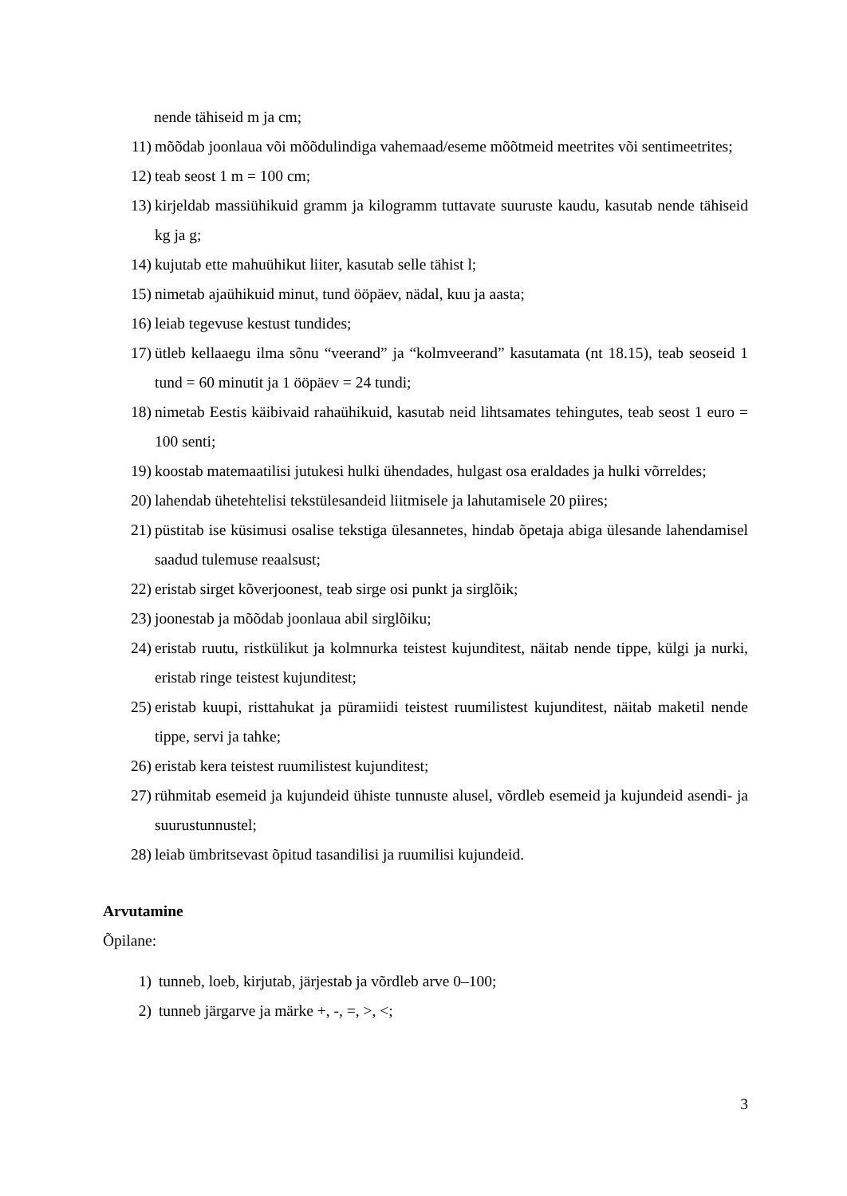nende tähiseid m ja cm;
11) mõõdab joonlaua või mõõdulindiga vahemaad/eseme mõõtmeid meetrites või sentimeetrites;
12) teab seost 1 m = 100 cm;
13) kirjeldab massiühikuid gramm ja kilogramm tuttavate suuruste kaudu, kasutab nende tähiseid kg ja g;
14) kujutab ette mahuühikut liiter, kasutab selle tähist l;
15) nimetab ajaühikuid minut, tund ööpäev, nädal, kuu ja aasta;
16) leiab tegevuse kestust tundides;
17) ütleb kellaaegu ilma sõnu “veerand” ja “kolmveerand” kasutamata (nt 18.15), teab seoseid 1 tund = 60 minutit ja 1 ööpäev = 24 tundi;
18) nimetab Eestis käibivaid rahaühikuid, kasutab neid lihtsamates tehingutes, teab seost 1 euro = 100 senti;
19) koostab matemaatilisi jutukesi hulki ühendades, hulgast osa eraldades ja hulki võrreldes;
20) lahendab ühetehtelisi tekstülesandeid liitmisele ja lahutamisele 20 piires;
21) püstitab ise küsimusi osalise tekstiga ülesannetes, hindab õpetaja abiga ülesande lahendamisel saadud tulemuse reaalsust;
22) eristab sirget kõverjoonest, teab sirge osi punkt ja sirglõik;
23) joonestab ja mõõdab joonlaua abil sirglõiku;
24) eristab ruutu, ristkülikut ja kolmnurka teistest kujunditest, näitab nende tippe, külgi ja nurki, eristab ringe teistest kujunditest;
25) eristab kuupi, risttahukat ja püramiidi teistest ruumilistest kujunditest, näitab maketil nende tippe, servi ja tahke;
26) eristab kera teistest ruumilistest kujunditest;
27) rühmitab esemeid ja kujundeid ühiste tunnuste alusel, võrdleb esemeid ja kujundeid asendi- ja suurustunnustel;
28) leiab ümbritsevast õpitud tasandilisi ja ruumilisi kujundeid.
Arvutamine
Õpilane:
1) tunneb, loeb, kirjutab, järjestab ja võrdleb arve 0–100;
2) tunneb järgarve ja märke +, -, =, >, <;
3